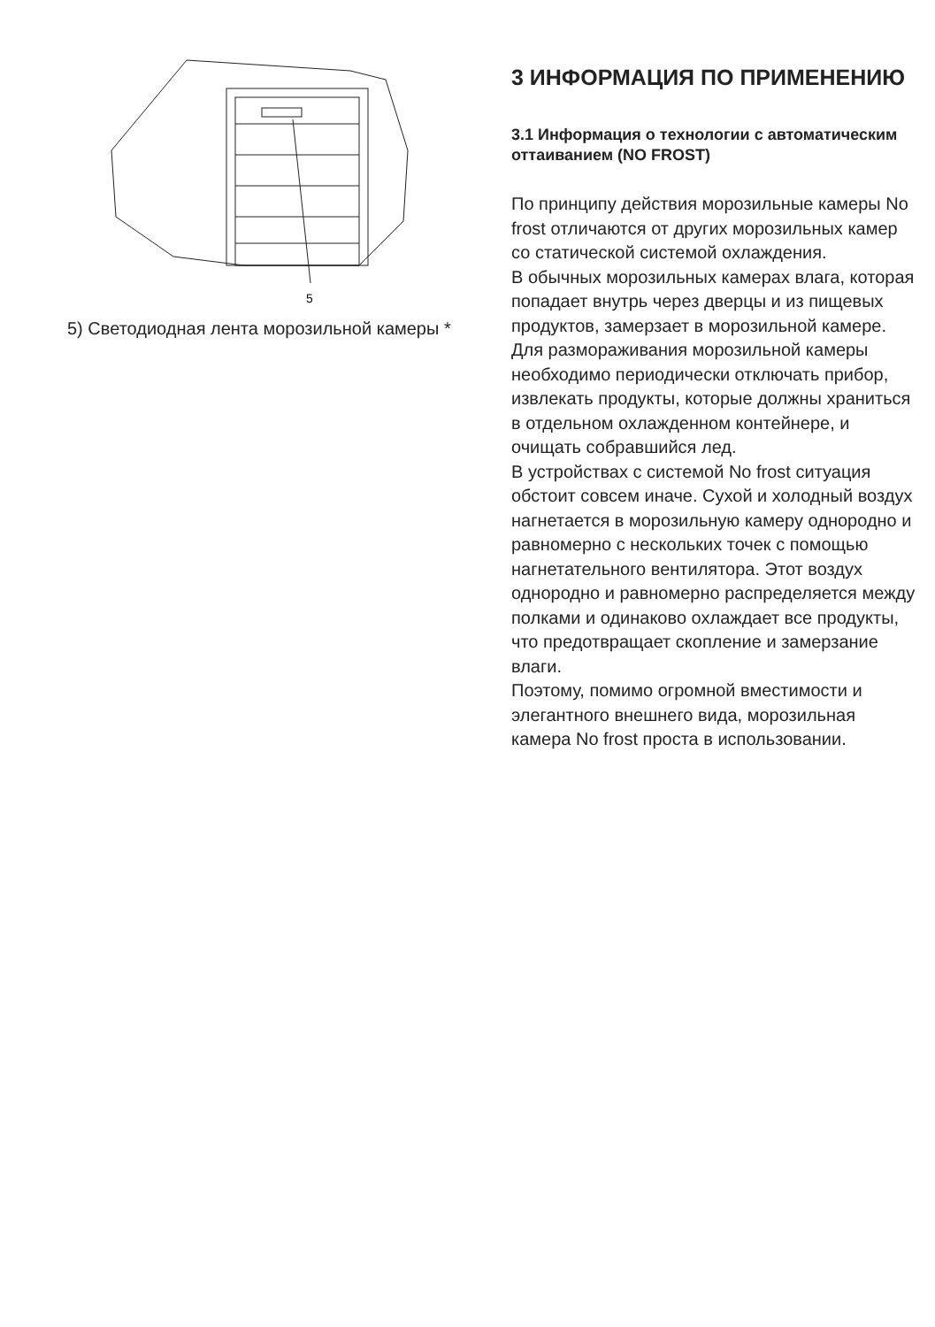5
5) Светодиодная лента морозильной камеры *
3 ИНФОРМАЦИЯ ПО ПРИМЕНЕНИЮ
3.1 Информация о технологии с автоматическим оттаиванием (NO FROST)
По принципу действия морозильные камеры No frost отличаются от других морозильных камер со статической системой охлаждения.
В обычных морозильных камерах влага, которая попадает внутрь через дверцы и из пищевых продуктов, замерзает в морозильной камере. Для размораживания морозильной камеры необходимо периодически отключать прибор, извлекать продукты, которые должны храниться в отдельном охлажденном контейнере, и очищать собравшийся лед.
В устройствах с системой No frost ситуация обстоит совсем иначе. Сухой и холодный воздух нагнетается в морозильную камеру однородно и равномерно с нескольких точек с помощью нагнетательного вентилятора. Этот воздух однородно и равномерно распределяется между полками и одинаково охлаждает все продукты, что предотвращает скопление и замерзание влаги.
Поэтому, помимо огромной вместимости и элегантного внешнего вида, морозильная камера No frost проста в использовании.